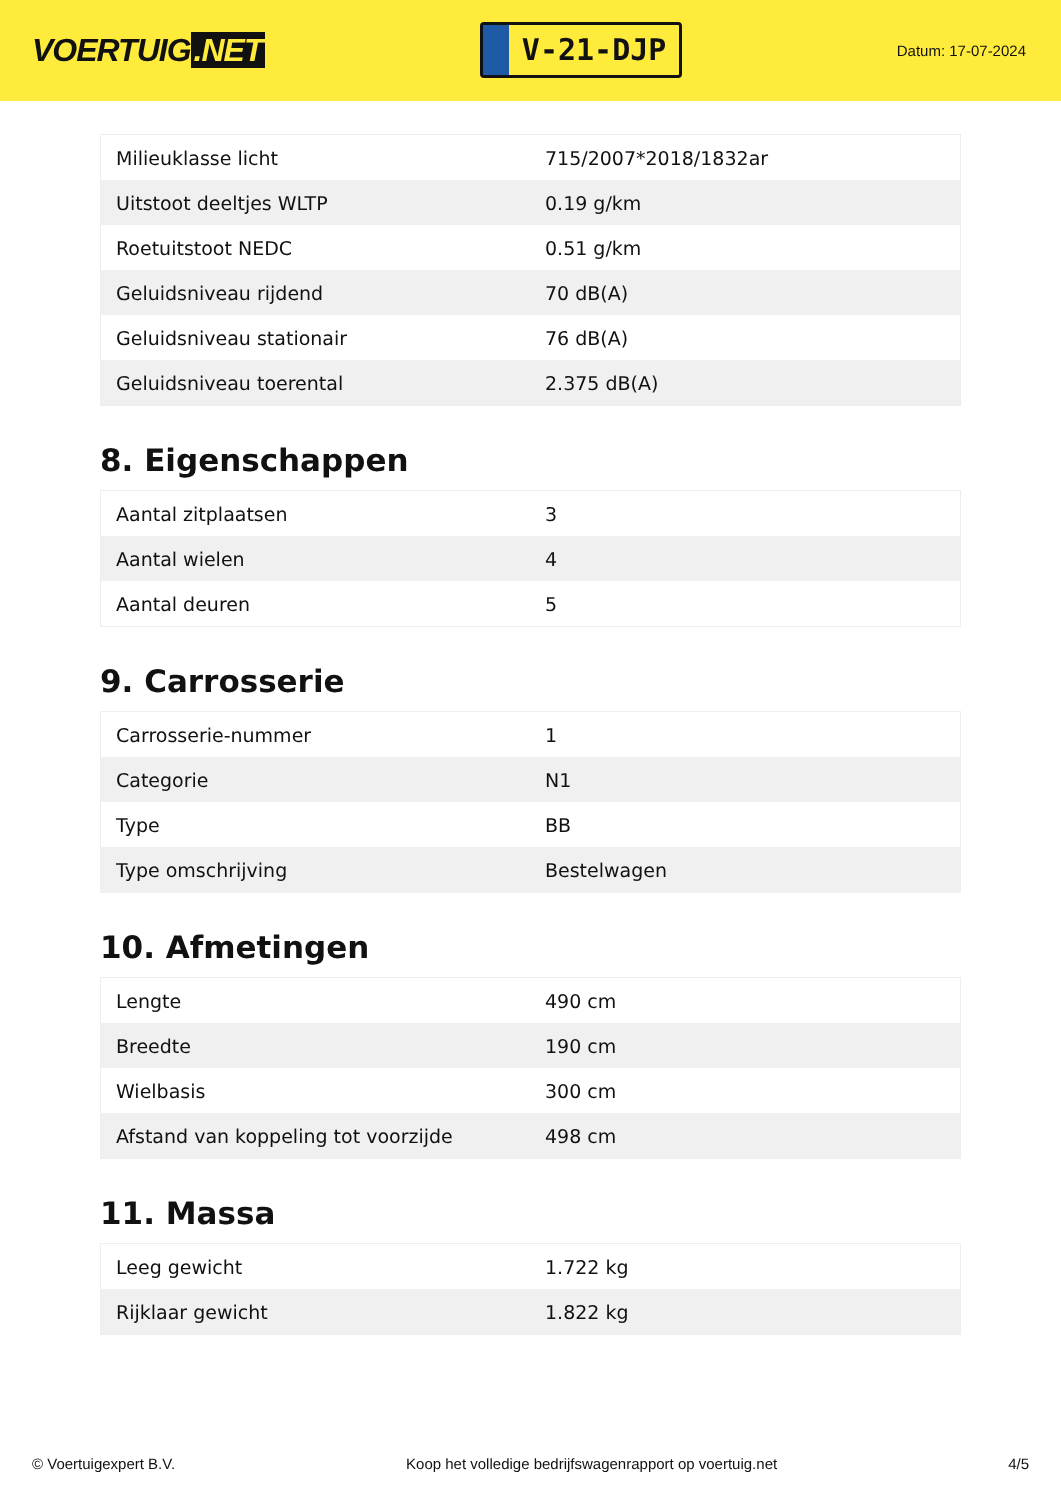VOERTUIG.NET
V-21-DJP
Datum: 17-07-2024
| Milieuklasse licht | 715/2007*2018/1832ar |
| Uitstoot deeltjes WLTP | 0.19 g/km |
| Roetuitstoot NEDC | 0.51 g/km |
| Geluidsniveau rijdend | 70 dB(A) |
| Geluidsniveau stationair | 76 dB(A) |
| Geluidsniveau toerental | 2.375 dB(A) |
8. Eigenschappen
| Aantal zitplaatsen | 3 |
| Aantal wielen | 4 |
| Aantal deuren | 5 |
9. Carrosserie
| Carrosserie-nummer | 1 |
| Categorie | N1 |
| Type | BB |
| Type omschrijving | Bestelwagen |
10. Afmetingen
| Lengte | 490 cm |
| Breedte | 190 cm |
| Wielbasis | 300 cm |
| Afstand van koppeling tot voorzijde | 498 cm |
11. Massa
| Leeg gewicht | 1.722 kg |
| Rijklaar gewicht | 1.822 kg |
© Voertuigexpert B.V. Koop het volledige bedrijfswagenrapport op voertuig.net 4/5